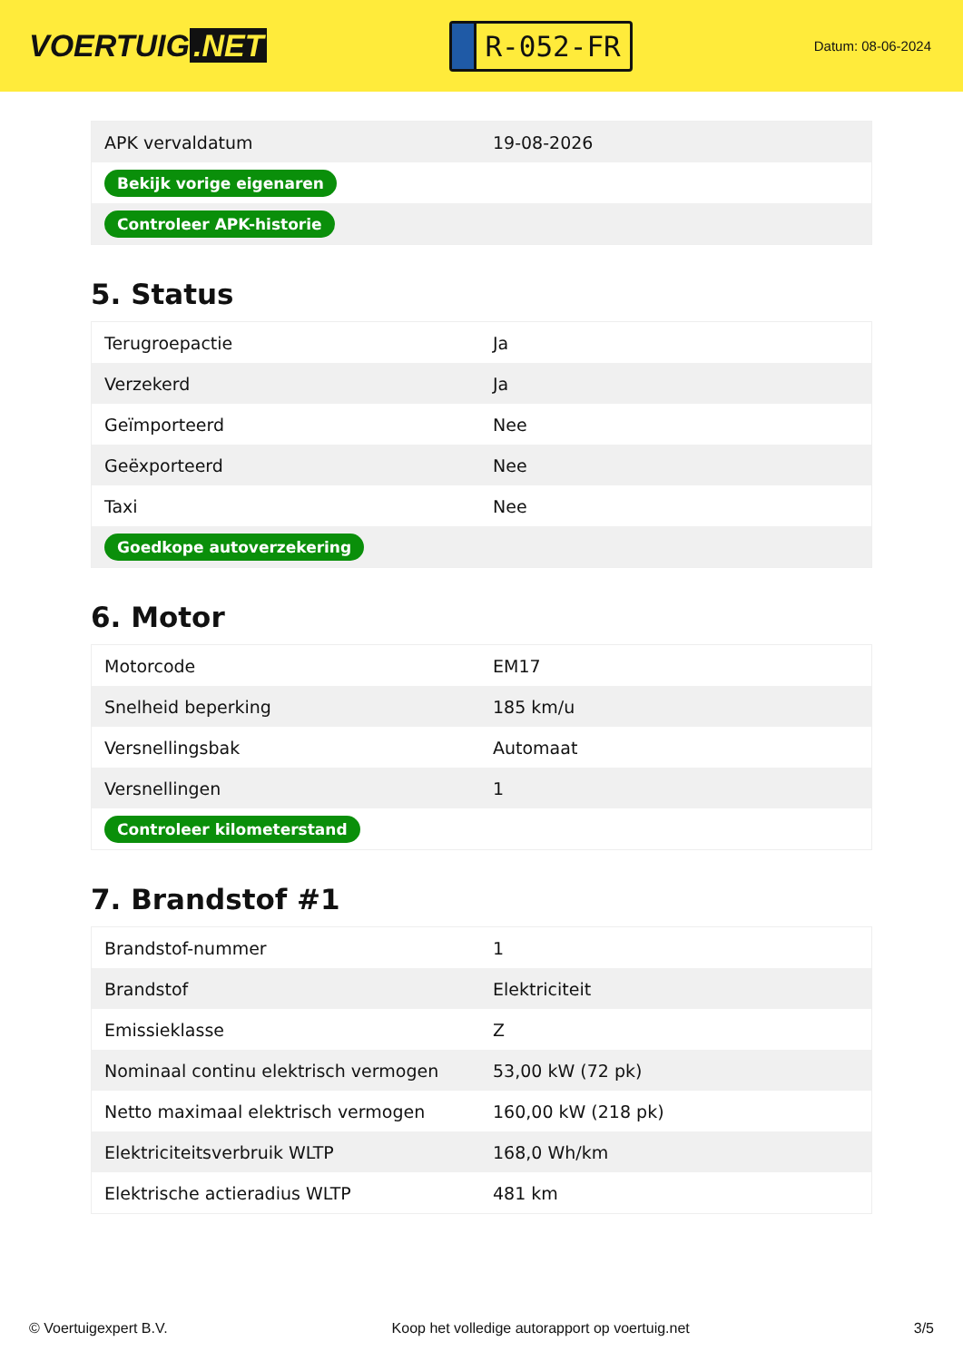VOERTUIG.NET
R-052-FR
Datum: 08-06-2024
| APK vervaldatum | 19-08-2026 |
| Bekijk vorige eigenaren | |
| Controleer APK-historie | |
5. Status
| Terugroepactie | Ja |
| Verzekerd | Ja |
| Geïmporteerd | Nee |
| Geëxporteerd | Nee |
| Taxi | Nee |
| Goedkope autoverzekering | |
6. Motor
| Motorcode | EM17 |
| Snelheid beperking | 185 km/u |
| Versnellingsbak | Automaat |
| Versnellingen | 1 |
| Controleer kilometerstand | |
7. Brandstof #1
| Brandstof-nummer | 1 |
| Brandstof | Elektriciteit |
| Emissieklasse | Z |
| Nominaal continu elektrisch vermogen | 53,00 kW (72 pk) |
| Netto maximaal elektrisch vermogen | 160,00 kW (218 pk) |
| Elektriciteitsverbruik WLTP | 168,0 Wh/km |
| Elektrische actieradius WLTP | 481 km |
© Voertuigexpert B.V. Koop het volledige autorapport op voertuig.net 3/5